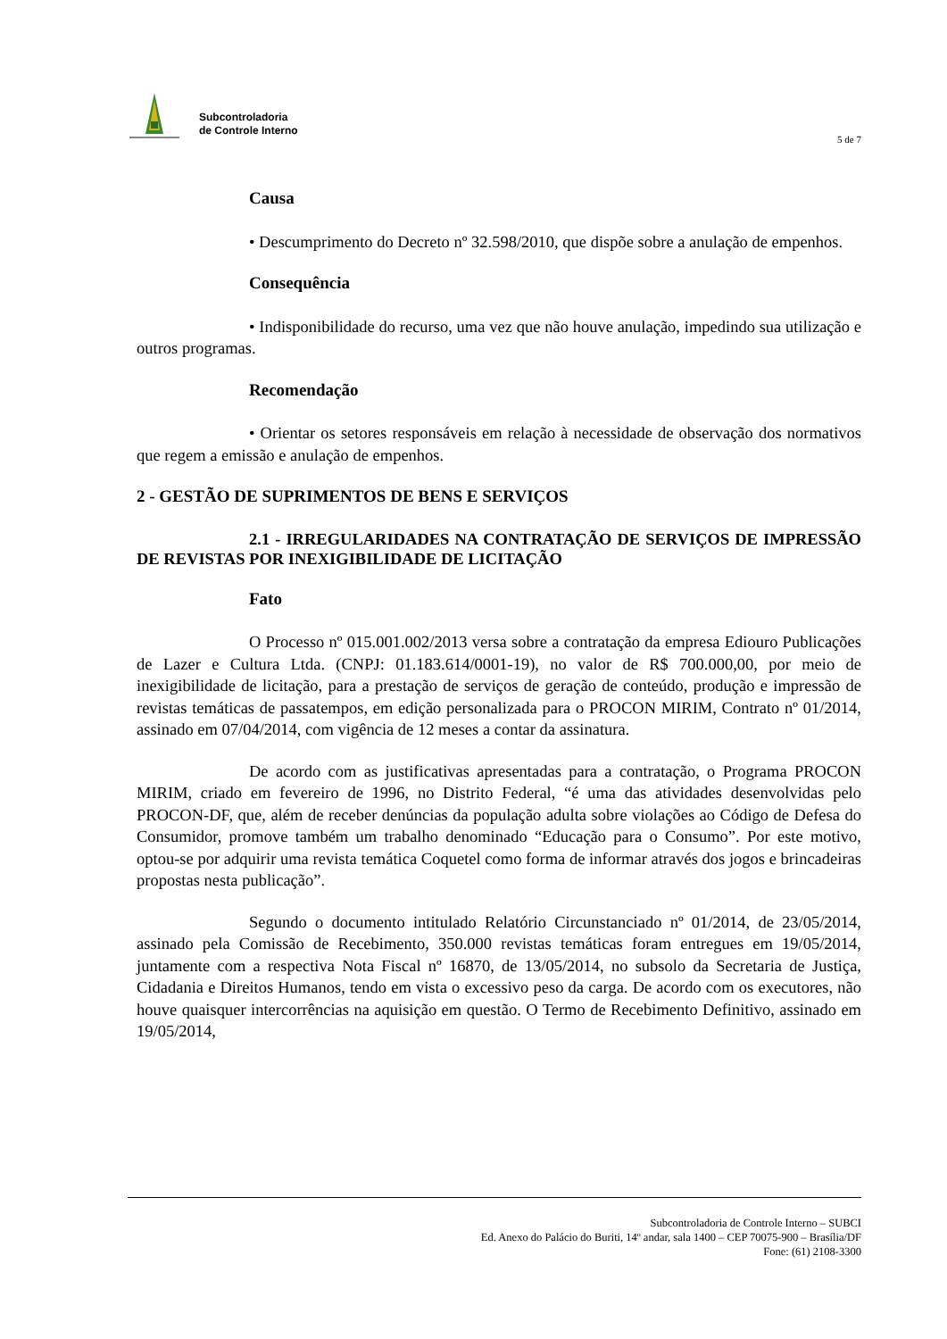Subcontroladoria
de Controle Interno
5 de 7
Causa
• Descumprimento do Decreto nº 32.598/2010, que dispõe sobre a anulação de empenhos.
Consequência
• Indisponibilidade do recurso, uma vez que não houve anulação, impedindo sua utilização e outros programas.
Recomendação
• Orientar os setores responsáveis em relação à necessidade de observação dos normativos que regem a emissão e anulação de empenhos.
2 - GESTÃO DE SUPRIMENTOS DE BENS E SERVIÇOS
2.1 - IRREGULARIDADES NA CONTRATAÇÃO DE SERVIÇOS DE IMPRESSÃO DE REVISTAS POR INEXIGIBILIDADE DE LICITAÇÃO
Fato
O Processo nº 015.001.002/2013 versa sobre a contratação da empresa Ediouro Publicações de Lazer e Cultura Ltda. (CNPJ: 01.183.614/0001-19), no valor de R$ 700.000,00, por meio de inexigibilidade de licitação, para a prestação de serviços de geração de conteúdo, produção e impressão de revistas temáticas de passatempos, em edição personalizada para o PROCON MIRIM, Contrato nº 01/2014, assinado em 07/04/2014, com vigência de 12 meses a contar da assinatura.
De acordo com as justificativas apresentadas para a contratação, o Programa PROCON MIRIM, criado em fevereiro de 1996, no Distrito Federal, “é uma das atividades desenvolvidas pelo PROCON-DF, que, além de receber denúncias da população adulta sobre violações ao Código de Defesa do Consumidor, promove também um trabalho denominado “Educação para o Consumo”. Por este motivo, optou-se por adquirir uma revista temática Coquetel como forma de informar através dos jogos e brincadeiras propostas nesta publicação”.
Segundo o documento intitulado Relatório Circunstanciado nº 01/2014, de 23/05/2014, assinado pela Comissão de Recebimento, 350.000 revistas temáticas foram entregues em 19/05/2014, juntamente com a respectiva Nota Fiscal nº 16870, de 13/05/2014, no subsolo da Secretaria de Justiça, Cidadania e Direitos Humanos, tendo em vista o excessivo peso da carga. De acordo com os executores, não houve quaisquer intercorrências na aquisição em questão. O Termo de Recebimento Definitivo, assinado em 19/05/2014,
Subcontroladoria de Controle Interno – SUBCI
Ed. Anexo do Palácio do Buriti, 14º andar, sala 1400 – CEP 70075-900 – Brasília/DF
Fone: (61) 2108-3300